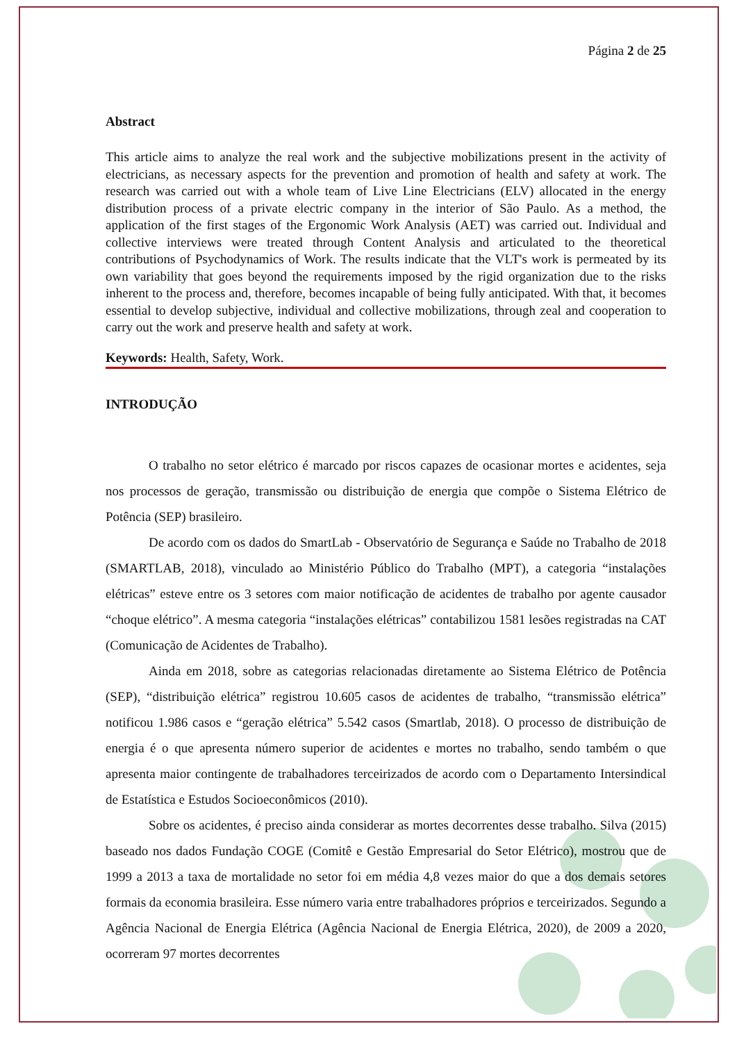Página 2 de 25
Abstract
This article aims to analyze the real work and the subjective mobilizations present in the activity of electricians, as necessary aspects for the prevention and promotion of health and safety at work. The research was carried out with a whole team of Live Line Electricians (ELV) allocated in the energy distribution process of a private electric company in the interior of São Paulo. As a method, the application of the first stages of the Ergonomic Work Analysis (AET) was carried out. Individual and collective interviews were treated through Content Analysis and articulated to the theoretical contributions of Psychodynamics of Work. The results indicate that the VLT's work is permeated by its own variability that goes beyond the requirements imposed by the rigid organization due to the risks inherent to the process and, therefore, becomes incapable of being fully anticipated. With that, it becomes essential to develop subjective, individual and collective mobilizations, through zeal and cooperation to carry out the work and preserve health and safety at work.
Keywords: Health, Safety, Work.
INTRODUÇÃO
O trabalho no setor elétrico é marcado por riscos capazes de ocasionar mortes e acidentes, seja nos processos de geração, transmissão ou distribuição de energia que compõe o Sistema Elétrico de Potência (SEP) brasileiro.
De acordo com os dados do SmartLab - Observatório de Segurança e Saúde no Trabalho de 2018 (SMARTLAB, 2018), vinculado ao Ministério Público do Trabalho (MPT), a categoria “instalações elétricas” esteve entre os 3 setores com maior notificação de acidentes de trabalho por agente causador “choque elétrico”. A mesma categoria “instalações elétricas” contabilizou 1581 lesões registradas na CAT (Comunicação de Acidentes de Trabalho).
Ainda em 2018, sobre as categorias relacionadas diretamente ao Sistema Elétrico de Potência (SEP), “distribuição elétrica” registrou 10.605 casos de acidentes de trabalho, “transmissão elétrica” notificou 1.986 casos e “geração elétrica” 5.542 casos (Smartlab, 2018). O processo de distribuição de energia é o que apresenta número superior de acidentes e mortes no trabalho, sendo também o que apresenta maior contingente de trabalhadores terceirizados de acordo com o Departamento Intersindical de Estatística e Estudos Socioeconômicos (2010).
Sobre os acidentes, é preciso ainda considerar as mortes decorrentes desse trabalho. Silva (2015) baseado nos dados Fundação COGE (Comitê e Gestão Empresarial do Setor Elétrico), mostrou que de 1999 a 2013 a taxa de mortalidade no setor foi em média 4,8 vezes maior do que a dos demais setores formais da economia brasileira. Esse número varia entre trabalhadores próprios e terceirizados. Segundo a Agência Nacional de Energia Elétrica (Agência Nacional de Energia Elétrica, 2020), de 2009 a 2020, ocorreram 97 mortes decorrentes